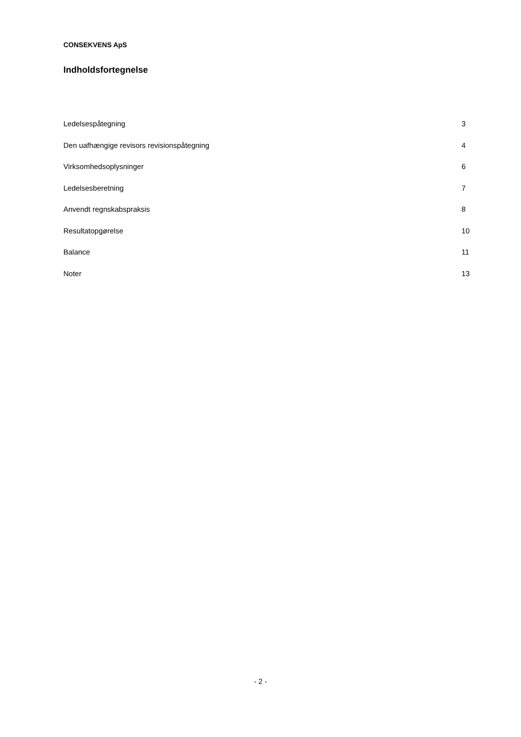CONSEKVENS ApS
Indholdsfortegnelse
| Ledelsespåtegning | 3 |
| Den uafhængige revisors revisionspåtegning | 4 |
| Virksomhedsoplysninger | 6 |
| Ledelsesberetning | 7 |
| Anvendt regnskabspraksis | 8 |
| Resultatopgørelse | 10 |
| Balance | 11 |
| Noter | 13 |
- 2 -